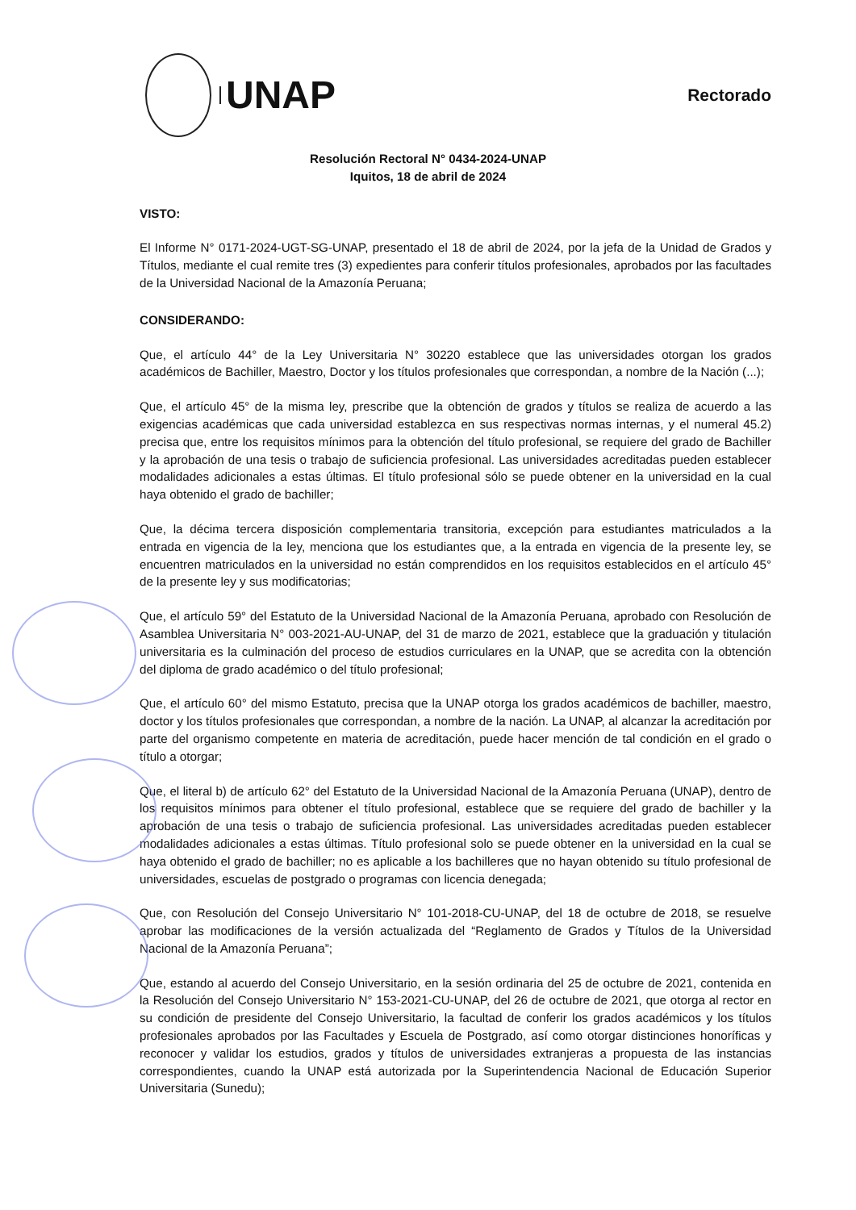UNAP
Rectorado
Resolución Rectoral N° 0434-2024-UNAP
Iquitos, 18 de abril de 2024
VISTO:
El Informe N° 0171-2024-UGT-SG-UNAP, presentado el 18 de abril de 2024, por la jefa de la Unidad de Grados y Títulos, mediante el cual remite tres (3) expedientes para conferir títulos profesionales, aprobados por las facultades de la Universidad Nacional de la Amazonía Peruana;
CONSIDERANDO:
Que, el artículo 44° de la Ley Universitaria N° 30220 establece que las universidades otorgan los grados académicos de Bachiller, Maestro, Doctor y los títulos profesionales que correspondan, a nombre de la Nación (...);
Que, el artículo 45° de la misma ley, prescribe que la obtención de grados y títulos se realiza de acuerdo a las exigencias académicas que cada universidad establezca en sus respectivas normas internas, y el numeral 45.2) precisa que, entre los requisitos mínimos para la obtención del título profesional, se requiere del grado de Bachiller y la aprobación de una tesis o trabajo de suficiencia profesional. Las universidades acreditadas pueden establecer modalidades adicionales a estas últimas. El título profesional sólo se puede obtener en la universidad en la cual haya obtenido el grado de bachiller;
Que, la décima tercera disposición complementaria transitoria, excepción para estudiantes matriculados a la entrada en vigencia de la ley, menciona que los estudiantes que, a la entrada en vigencia de la presente ley, se encuentren matriculados en la universidad no están comprendidos en los requisitos establecidos en el artículo 45° de la presente ley y sus modificatorias;
Que, el artículo 59° del Estatuto de la Universidad Nacional de la Amazonía Peruana, aprobado con Resolución de Asamblea Universitaria N° 003-2021-AU-UNAP, del 31 de marzo de 2021, establece que la graduación y titulación universitaria es la culminación del proceso de estudios curriculares en la UNAP, que se acredita con la obtención del diploma de grado académico o del título profesional;
Que, el artículo 60° del mismo Estatuto, precisa que la UNAP otorga los grados académicos de bachiller, maestro, doctor y los títulos profesionales que correspondan, a nombre de la nación. La UNAP, al alcanzar la acreditación por parte del organismo competente en materia de acreditación, puede hacer mención de tal condición en el grado o título a otorgar;
Que, el literal b) de artículo 62° del Estatuto de la Universidad Nacional de la Amazonía Peruana (UNAP), dentro de los requisitos mínimos para obtener el título profesional, establece que se requiere del grado de bachiller y la aprobación de una tesis o trabajo de suficiencia profesional. Las universidades acreditadas pueden establecer modalidades adicionales a estas últimas. Título profesional solo se puede obtener en la universidad en la cual se haya obtenido el grado de bachiller; no es aplicable a los bachilleres que no hayan obtenido su título profesional de universidades, escuelas de postgrado o programas con licencia denegada;
Que, con Resolución del Consejo Universitario N° 101-2018-CU-UNAP, del 18 de octubre de 2018, se resuelve aprobar las modificaciones de la versión actualizada del “Reglamento de Grados y Títulos de la Universidad Nacional de la Amazonía Peruana”;
Que, estando al acuerdo del Consejo Universitario, en la sesión ordinaria del 25 de octubre de 2021, contenida en la Resolución del Consejo Universitario N° 153-2021-CU-UNAP, del 26 de octubre de 2021, que otorga al rector en su condición de presidente del Consejo Universitario, la facultad de conferir los grados académicos y los títulos profesionales aprobados por las Facultades y Escuela de Postgrado, así como otorgar distinciones honoríficas y reconocer y validar los estudios, grados y títulos de universidades extranjeras a propuesta de las instancias correspondientes, cuando la UNAP está autorizada por la Superintendencia Nacional de Educación Superior Universitaria (Sunedu);